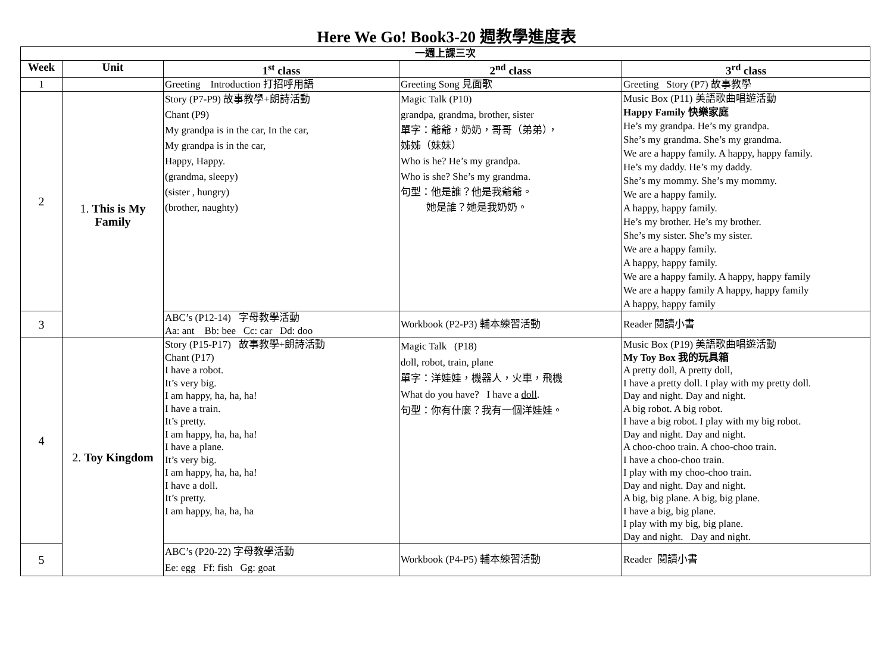Here We Go! Book3-20 週教學進度表
| 一週上課三次 | | | | |
| --- | --- | --- | --- | --- |
| Week | Unit | 1<sup>st</sup> class | 2<sup>nd</sup> class | 3<sup>rd</sup> class |
| 1 | | Greeting Introduction 打招呼用語 | Greeting Song 見面歌 | Greeting Story (P7) 故事教學 |
| 2 | 1. This is My Family | Story (P7-P9) 故事教學+朗詩活動 Chant (P9) My grandpa is in the car, In the car, My grandpa is in the car, Happy, Happy. (grandma, sleepy) (sister , hungry) (brother, naughty) | Magic Talk (P10) grandpa, grandma, brother, sister 單字：爺爺，奶奶，哥哥（弟弟）， 姊姊（妹妹） Who is he? He’s my grandpa. Who is she? She’s my grandma. 句型：他是誰？他是我爺爺。 她是誰？她是我奶奶。 | Music Box (P11) 美語歌曲唱遊活動 Happy Family 快樂家庭 He’s my grandpa. He’s my grandpa. She’s my grandma. She’s my grandma. We are a happy family. A happy, happy family. He’s my daddy. He’s my daddy. She’s my mommy. She’s my mommy. We are a happy family. A happy, happy family. He’s my brother. He’s my brother. She’s my sister. She’s my sister. We are a happy family. A happy, happy family. We are a happy family. A happy, happy family We are a happy family A happy, happy family A happy, happy family |
| 3 | | ABC’s (P12-14) 字母教學活動 Aa: ant Bb: bee Cc: car Dd: doo | Workbook (P2-P3) 輔本練習活動 | Reader 閱讀小書 |
| 4 | 2. Toy Kingdom | Story (P15-P17) 故事教學+朗詩活動 Chant (P17) I have a robot. It’s very big. I am happy, ha, ha, ha! I have a train. It’s pretty. I am happy, ha, ha, ha! I have a plane. It’s very big. I am happy, ha, ha, ha! I have a doll. It’s pretty. I am happy, ha, ha, ha | Magic Talk (P18) doll, robot, train, plane 單字：洋娃娃，機器人，火車，飛機 What do you have? I have a doll . 句型：你有什麼？我有一個洋娃娃。 | Music Box (P19) 美語歌曲唱遊活動 My Toy Box 我的玩具箱 A pretty doll, A pretty doll, I have a pretty doll. I play with my pretty doll. Day and night. Day and night. A big robot. A big robot. I have a big robot. I play with my big robot. Day and night. Day and night. A choo-choo train. A choo-choo train. I have a choo-choo train. I play with my choo-choo train. Day and night. Day and night. A big, big plane. A big, big plane. I have a big, big plane. I play with my big, big plane. Day and night. Day and night. |
| 5 | | ABC’s (P20-22) 字母教學活動 Ee: egg Ff: fish Gg: goat | Workbook (P4-P5) 輔本練習活動 | Reader 閱讀小書 |